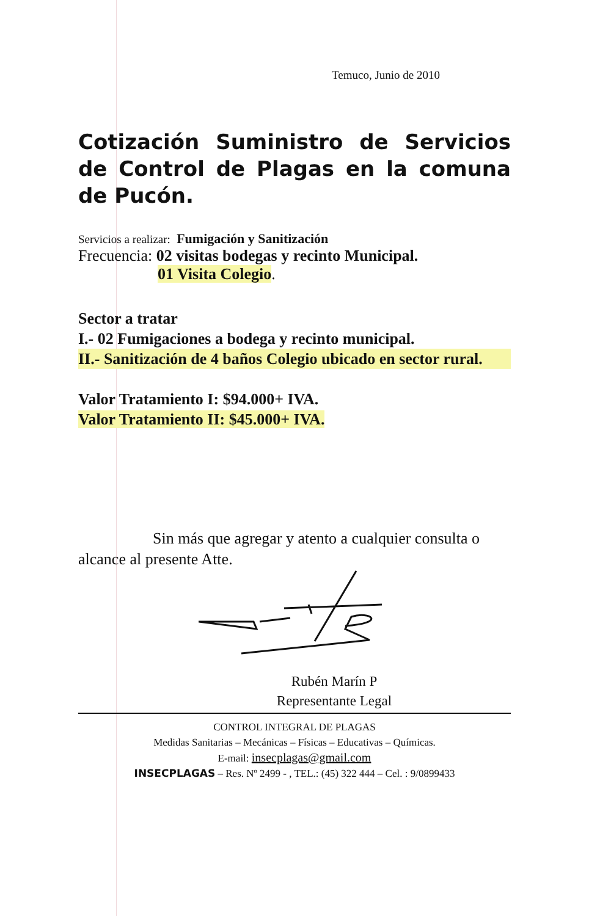Temuco, Junio de 2010
Cotización Suministro de Servicios de Control de Plagas en la comuna de Pucón.
Servicios a realizar: Fumigación y Sanitización
Frecuencia: 02 visitas bodegas y recinto Municipal.
01 Visita Colegio.
Sector a tratar
I.- 02 Fumigaciones a bodega y recinto municipal.
II.- Sanitización de 4 baños Colegio ubicado en sector rural.
Valor Tratamiento I: $94.000+ IVA.
Valor Tratamiento II: $45.000+ IVA.
Sin más que agregar y atento a cualquier consulta o alcance al presente Atte.
Rubén Marín P
Representante Legal
CONTROL INTEGRAL DE PLAGAS
Medidas Sanitarias – Mecánicas – Físicas – Educativas – Químicas.
E-mail: insecplagas@gmail.com
INSECPLAGAS – Res. Nº 2499 - , TEL.: (45) 322 444 – Cel. : 9/0899433